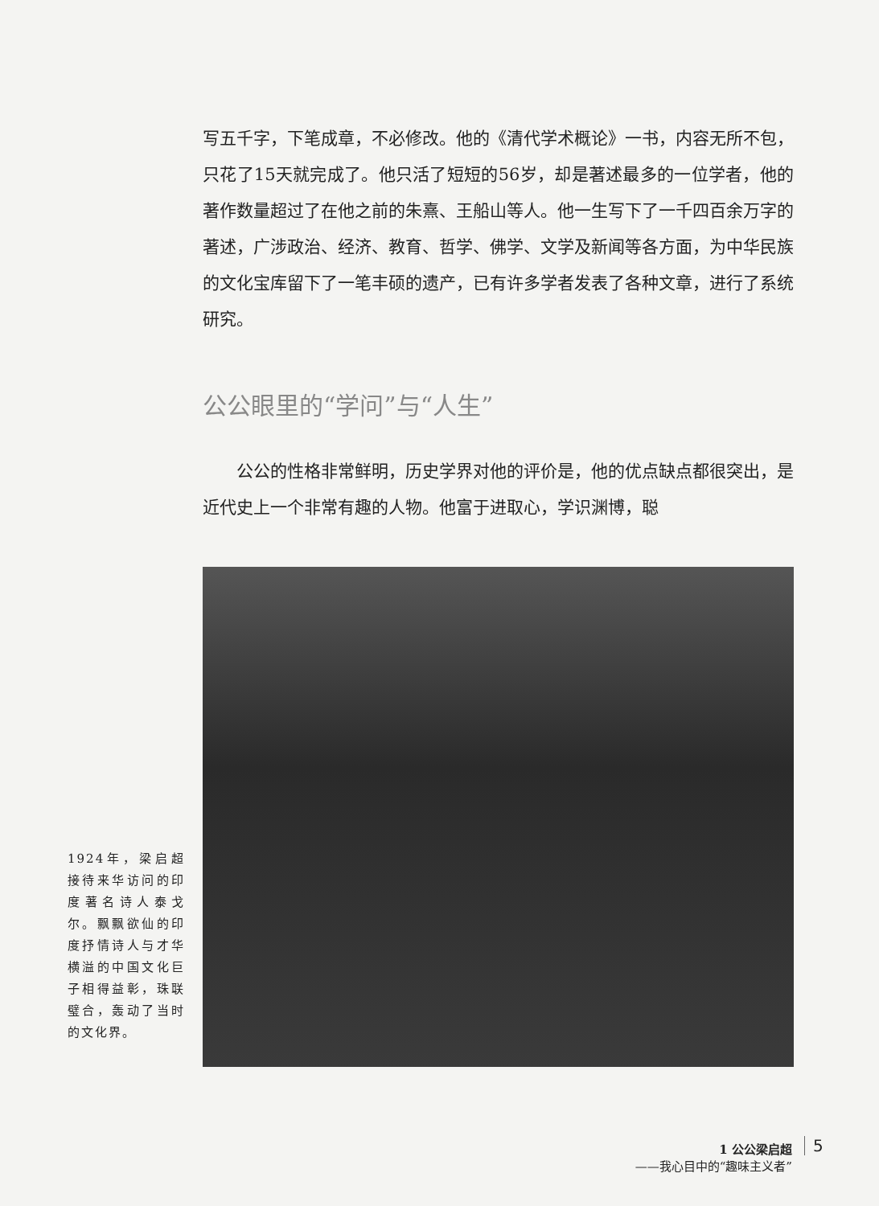写五千字，下笔成章，不必修改。他的《清代学术概论》一书，内容无所不包，只花了15天就完成了。他只活了短短的56岁，却是著述最多的一位学者，他的著作数量超过了在他之前的朱熹、王船山等人。他一生写下了一千四百余万字的著述，广涉政治、经济、教育、哲学、佛学、文学及新闻等各方面，为中华民族的文化宝库留下了一笔丰硕的遗产，已有许多学者发表了各种文章，进行了系统研究。
公公眼里的“学问”与“人生”
公公的性格非常鲜明，历史学界对他的评价是，他的优点缺点都很突出，是近代史上一个非常有趣的人物。他富于进取心，学识渊博，聪
1924年，梁启超接待来华访问的印度著名诗人泰戈尔。飘飘欲仙的印度抒情诗人与才华横溢的中国文化巨子相得益彰，珠联璧合，轰动了当时的文化界。
1 公公梁启超
——我心目中的“趣味主义者”
5